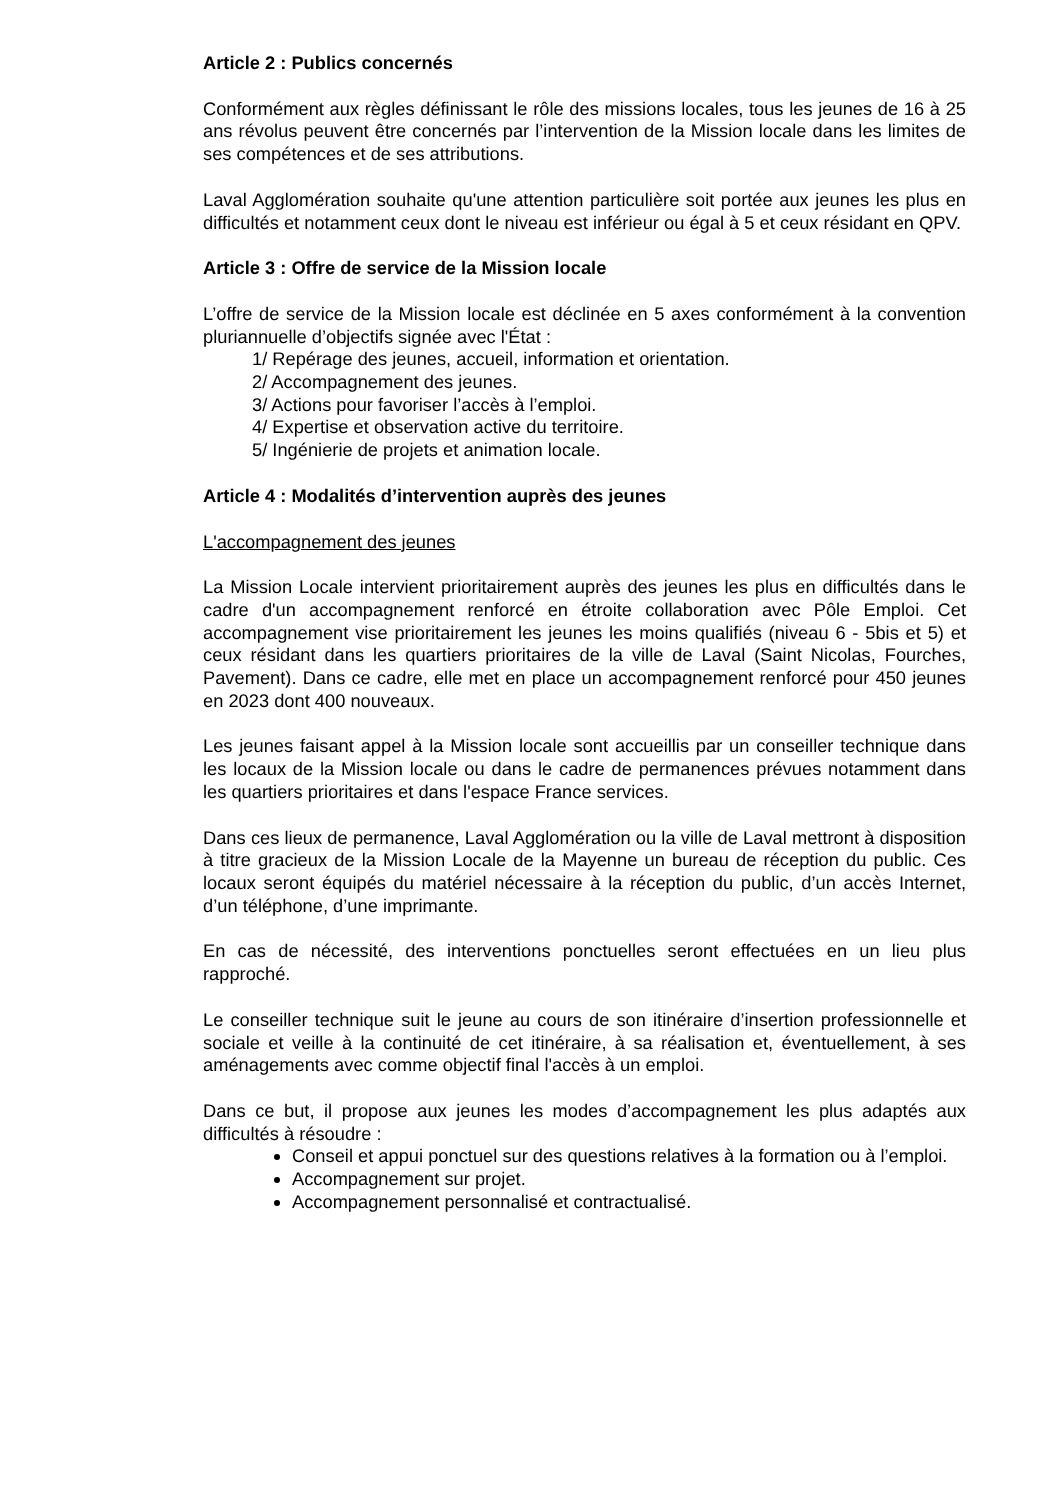Article 2 : Publics concernés
Conformément aux règles définissant le rôle des missions locales, tous les jeunes de 16 à 25 ans révolus peuvent être concernés par l’intervention de la Mission locale dans les limites de ses compétences et de ses attributions.
Laval Agglomération souhaite qu'une attention particulière soit portée aux jeunes les plus en difficultés et notamment ceux dont le niveau est inférieur ou égal à 5 et ceux résidant en QPV.
Article 3 : Offre de service de la Mission locale
L’offre de service de la Mission locale est déclinée en 5 axes conformément à la convention pluriannuelle d’objectifs signée avec l'État :
1/ Repérage des jeunes, accueil, information et orientation.
2/ Accompagnement des jeunes.
3/ Actions pour favoriser l’accès à l’emploi.
4/ Expertise et observation active du territoire.
5/ Ingénierie de projets et animation locale.
Article 4 : Modalités d’intervention auprès des jeunes
L'accompagnement des jeunes
La Mission Locale intervient prioritairement auprès des jeunes les plus en difficultés dans le cadre d'un accompagnement renforcé en étroite collaboration avec Pôle Emploi. Cet accompagnement vise prioritairement les jeunes les moins qualifiés (niveau 6 - 5bis et 5) et ceux résidant dans les quartiers prioritaires de la ville de Laval (Saint Nicolas, Fourches, Pavement). Dans ce cadre, elle met en place un accompagnement renforcé pour 450 jeunes en 2023 dont 400 nouveaux.
Les jeunes faisant appel à la Mission locale sont accueillis par un conseiller technique dans les locaux de la Mission locale ou dans le cadre de permanences prévues notamment dans les quartiers prioritaires et dans l'espace France services.
Dans ces lieux de permanence, Laval Agglomération ou la ville de Laval mettront à disposition à titre gracieux de la Mission Locale de la Mayenne un bureau de réception du public. Ces locaux seront équipés du matériel nécessaire à la réception du public, d’un accès Internet, d’un téléphone, d’une imprimante.
En cas de nécessité, des interventions ponctuelles seront effectuées en un lieu plus rapproché.
Le conseiller technique suit le jeune au cours de son itinéraire d’insertion professionnelle et sociale et veille à la continuité de cet itinéraire, à sa réalisation et, éventuellement, à ses aménagements avec comme objectif final l'accès à un emploi.
Dans ce but, il propose aux jeunes les modes d’accompagnement les plus adaptés aux difficultés à résoudre :
Conseil et appui ponctuel sur des questions relatives à la formation ou à l’emploi.
Accompagnement sur projet.
Accompagnement personnalisé et contractualisé.